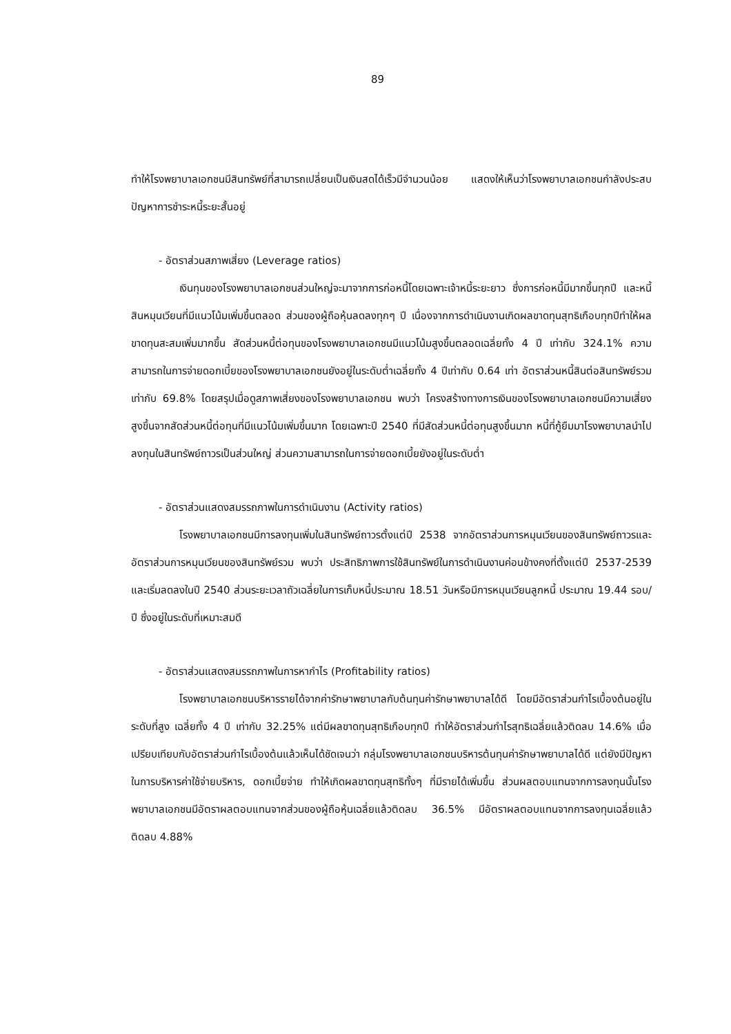89
ทำให้โรงพยาบาลเอกชนมีสินทรัพย์ที่สามารถเปลี่ยนเป็นเงินสดได้เร็วมีจำนวนน้อย แสดงให้เห็นว่าโรงพยาบาลเอกชนกำลังประสบปัญหาการชำระหนี้ระยะสั้นอยู่
- อัตราส่วนสภาพเสี่ยง (Leverage ratios)
เงินทุนของโรงพยาบาลเอกชนส่วนใหญ่จะมาจากการก่อหนี้โดยเฉพาะเจ้าหนี้ระยะยาว ซึ่งการก่อหนี้มีมากขึ้นทุกปี และหนี้สินหมุนเวียนที่มีแนวโน้มเพิ่มขึ้นตลอด ส่วนของผู้ถือหุ้นลดลงทุกๆ ปี เนื่องจากการดำเนินงานเกิดผลขาดทุนสุทธิเกือบทุกปีทำให้ผลขาดทุนสะสมเพิ่มมากขึ้น สัดส่วนหนี้ต่อทุนของโรงพยาบาลเอกชนมีแนวโน้มสูงขึ้นตลอดเฉลี่ยทั้ง 4 ปี เท่ากับ 324.1% ความสามารถในการจ่ายดอกเบี้ยของโรงพยาบาลเอกชนยังอยู่ในระดับต่ำเฉลี่ยทั้ง 4 ปีเท่ากับ 0.64 เท่า อัตราส่วนหนี้สินต่อสินทรัพย์รวมเท่ากับ 69.8% โดยสรุปเมื่อดูสภาพเสี่ยงของโรงพยาบาลเอกชน พบว่า โครงสร้างทางการเงินของโรงพยาบาลเอกชนมีความเสี่ยงสูงขึ้นจากสัดส่วนหนี้ต่อทุนที่มีแนวโน้มเพิ่มขึ้นมาก โดยเฉพาะปี 2540 ที่มีสัดส่วนหนี้ต่อทุนสูงขึ้นมาก หนี้ที่กู้ยืมมาโรงพยาบาลนำไปลงทุนในสินทรัพย์ถาวรเป็นส่วนใหญ่ ส่วนความสามารถในการจ่ายดอกเบี้ยยังอยู่ในระดับต่ำ
- อัตราส่วนแสดงสมรรถภาพในการดำเนินงาน (Activity ratios)
โรงพยาบาลเอกชนมีการลงทุนเพิ่มในสินทรัพย์ถาวรตั้งแต่ปี 2538 จากอัตราส่วนการหมุนเวียนของสินทรัพย์ถาวรและอัตราส่วนการหมุนเวียนของสินทรัพย์รวม พบว่า ประสิทธิภาพการใช้สินทรัพย์ในการดำเนินงานค่อนข้างคงที่ตั้งแต่ปี 2537-2539 และเริ่มลดลงในปี 2540 ส่วนระยะเวลาถัวเฉลี่ยในการเก็บหนี้ประมาณ 18.51 วันหรือมีการหมุนเวียนลูกหนี้ ประมาณ 19.44 รอบ/ปี ซึ่งอยู่ในระดับที่เหมาะสมดี
- อัตราส่วนแสดงสมรรถภาพในการหากำไร (Profitability ratios)
โรงพยาบาลเอกชนบริหารรายได้จากค่ารักษาพยาบาลกับต้นทุนค่ารักษาพยาบาลได้ดี โดยมีอัตราส่วนกำไรเบื้องต้นอยู่ในระดับที่สูง เฉลี่ยทั้ง 4 ปี เท่ากับ 32.25% แต่มีผลขาดทุนสุทธิเกือบทุกปี ทำให้อัตราส่วนกำไรสุทธิเฉลี่ยแล้วติดลบ 14.6% เมื่อเปรียบเทียบกับอัตราส่วนกำไรเบื้องต้นแล้วเห็นได้ชัดเจนว่า กลุ่มโรงพยาบาลเอกชนบริหารต้นทุนค่ารักษาพยาบาลได้ดี แต่ยังมีปัญหาในการบริหารค่าใช้จ่ายบริหาร, ดอกเบี้ยจ่าย ทำให้เกิดผลขาดทุนสุทธิทั้งๆ ที่มีรายได้เพิ่มขึ้น ส่วนผลตอบแทนจากการลงทุนนั้นโรงพยาบาลเอกชนมีอัตราผลตอบแทนจากส่วนของผู้ถือหุ้นเฉลี่ยแล้วติดลบ 36.5% มีอัตราผลตอบแทนจากการลงทุนเฉลี่ยแล้วติดลบ 4.88%